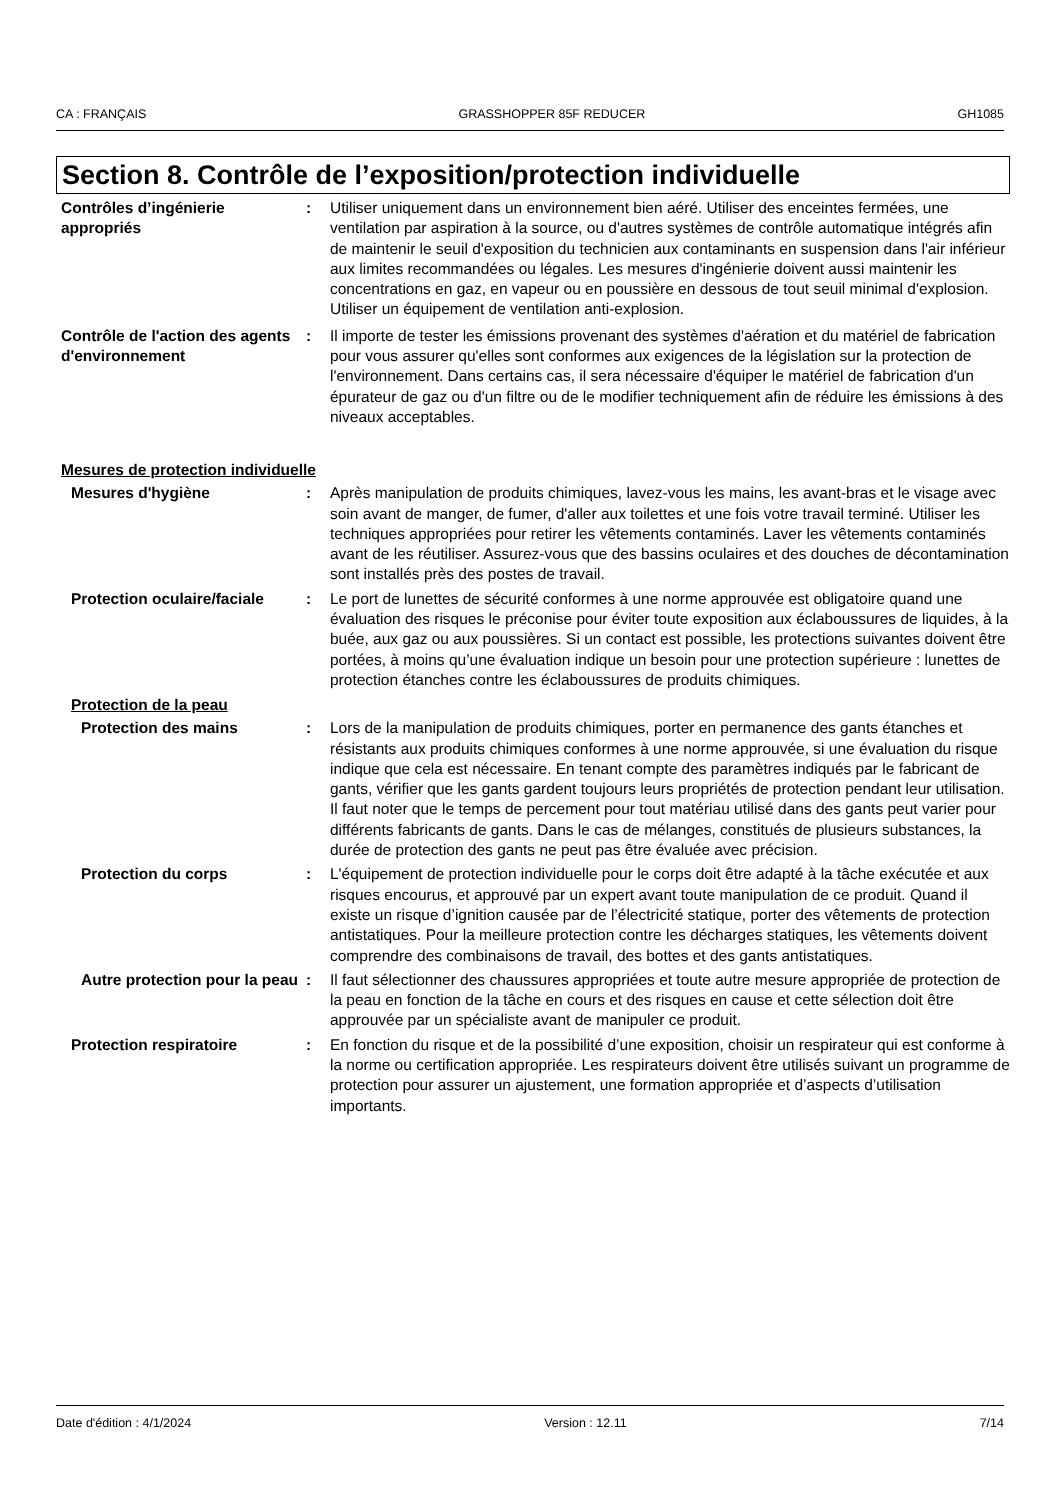CA : FRANÇAIS GRASSHOPPER 85F REDUCER GH1085
Section 8. Contrôle de l’exposition/protection individuelle
Contrôles d’ingénierie appropriés
: Utiliser uniquement dans un environnement bien aéré. Utiliser des enceintes fermées, une ventilation par aspiration à la source, ou d'autres systèmes de contrôle automatique intégrés afin de maintenir le seuil d'exposition du technicien aux contaminants en suspension dans l'air inférieur aux limites recommandées ou légales. Les mesures d'ingénierie doivent aussi maintenir les concentrations en gaz, en vapeur ou en poussière en dessous de tout seuil minimal d'explosion. Utiliser un équipement de ventilation anti-explosion.
Contrôle de l'action des agents d'environnement
: Il importe de tester les émissions provenant des systèmes d'aération et du matériel de fabrication pour vous assurer qu'elles sont conformes aux exigences de la législation sur la protection de l'environnement. Dans certains cas, il sera nécessaire d'équiper le matériel de fabrication d'un épurateur de gaz ou d'un filtre ou de le modifier techniquement afin de réduire les émissions à des niveaux acceptables.
Mesures de protection individuelle
Mesures d'hygiène : Après manipulation de produits chimiques, lavez-vous les mains, les avant-bras et le visage avec soin avant de manger, de fumer, d'aller aux toilettes et une fois votre travail terminé. Utiliser les techniques appropriées pour retirer les vêtements contaminés. Laver les vêtements contaminés avant de les réutiliser. Assurez-vous que des bassins oculaires et des douches de décontamination sont installés près des postes de travail.
Protection oculaire/faciale
: Le port de lunettes de sécurité conformes à une norme approuvée est obligatoire quand une évaluation des risques le préconise pour éviter toute exposition aux éclaboussures de liquides, à la buée, aux gaz ou aux poussières. Si un contact est possible, les protections suivantes doivent être portées, à moins qu’une évaluation indique un besoin pour une protection supérieure : lunettes de protection étanches contre les éclaboussures de produits chimiques.
Protection de la peau
Protection des mains : Lors de la manipulation de produits chimiques, porter en permanence des gants étanches et résistants aux produits chimiques conformes à une norme approuvée, si une évaluation du risque indique que cela est nécessaire. En tenant compte des paramètres indiqués par le fabricant de gants, vérifier que les gants gardent toujours leurs propriétés de protection pendant leur utilisation. Il faut noter que le temps de percement pour tout matériau utilisé dans des gants peut varier pour différents fabricants de gants. Dans le cas de mélanges, constitués de plusieurs substances, la durée de protection des gants ne peut pas être évaluée avec précision.
Protection du corps : L'équipement de protection individuelle pour le corps doit être adapté à la tâche exécutée et aux risques encourus, et approuvé par un expert avant toute manipulation de ce produit. Quand il existe un risque d’ignition causée par de l’électricité statique, porter des vêtements de protection antistatiques. Pour la meilleure protection contre les décharges statiques, les vêtements doivent comprendre des combinaisons de travail, des bottes et des gants antistatiques.
Autre protection pour la peau
: Il faut sélectionner des chaussures appropriées et toute autre mesure appropriée de protection de la peau en fonction de la tâche en cours et des risques en cause et cette sélection doit être approuvée par un spécialiste avant de manipuler ce produit.
Protection respiratoire : En fonction du risque et de la possibilité d’une exposition, choisir un respirateur qui est conforme à la norme ou certification appropriée. Les respirateurs doivent être utilisés suivant un programme de protection pour assurer un ajustement, une formation appropriée et d’aspects d’utilisation importants.
Date d'édition : 4/1/2024 Version : 12.11 7/14